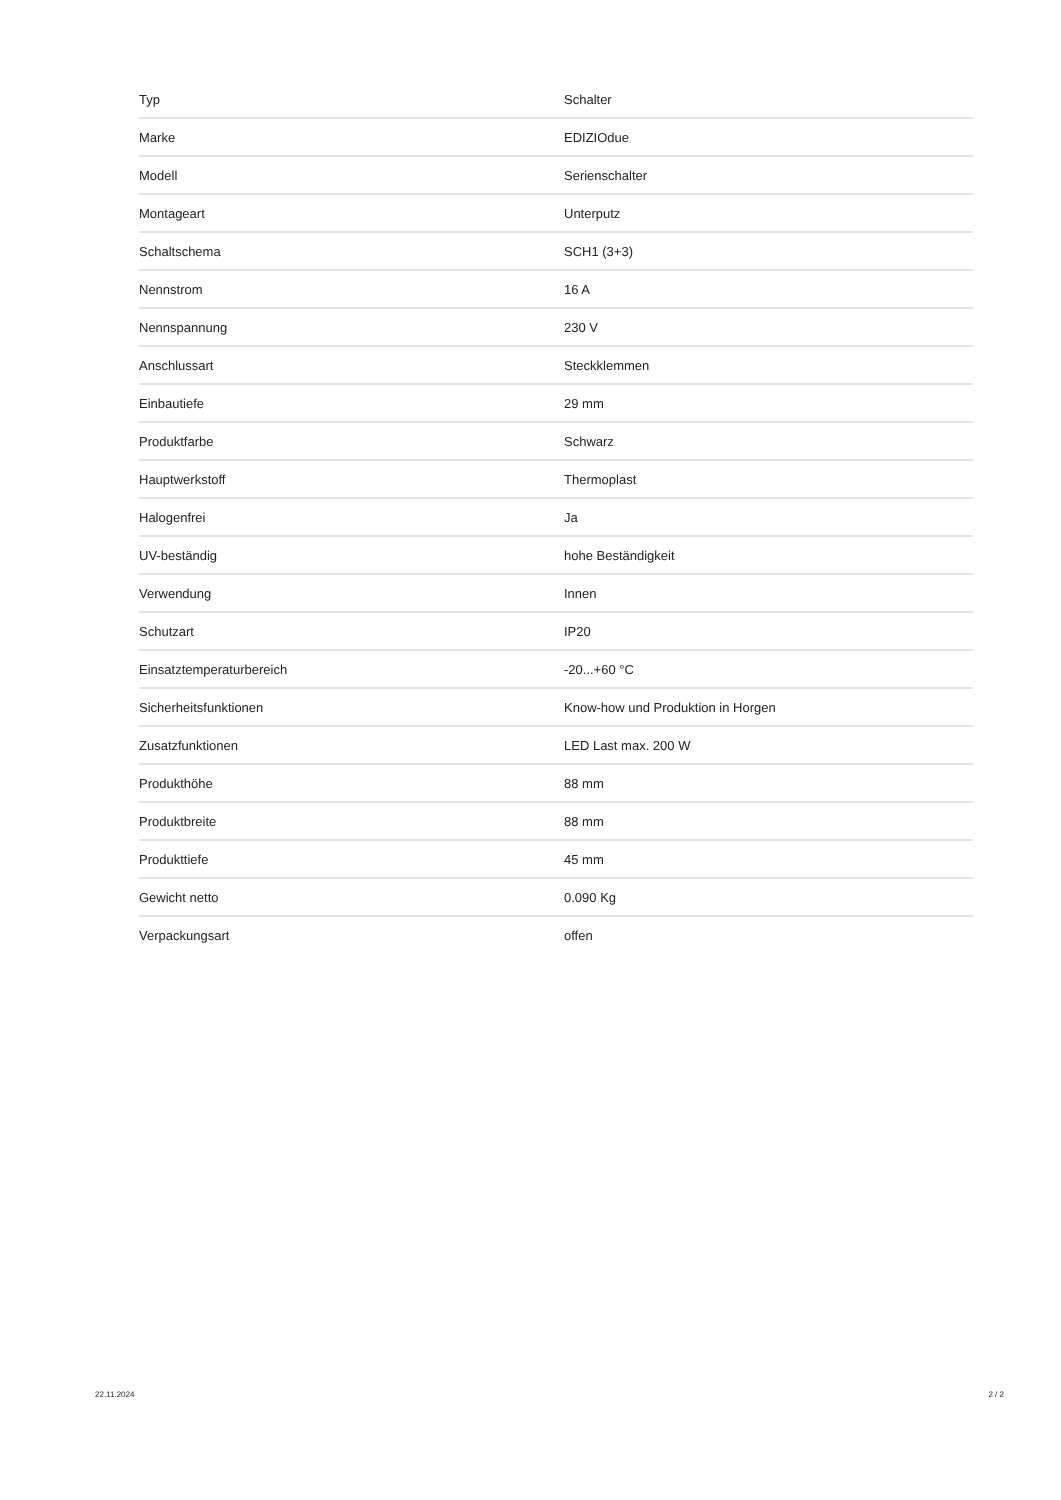| Typ | Schalter |
| Marke | EDIZIOdue |
| Modell | Serienschalter |
| Montageart | Unterputz |
| Schaltschema | SCH1 (3+3) |
| Nennstrom | 16 A |
| Nennspannung | 230 V |
| Anschlussart | Steckklemmen |
| Einbautiefe | 29 mm |
| Produktfarbe | Schwarz |
| Hauptwerkstoff | Thermoplast |
| Halogenfrei | Ja |
| UV-beständig | hohe Beständigkeit |
| Verwendung | Innen |
| Schutzart | IP20 |
| Einsatztemperaturbereich | -20...+60 °C |
| Sicherheitsfunktionen | Know-how und Produktion in Horgen |
| Zusatzfunktionen | LED Last max. 200 W |
| Produkthöhe | 88 mm |
| Produktbreite | 88 mm |
| Produkttiefe | 45 mm |
| Gewicht netto | 0.090 Kg |
| Verpackungsart | offen |
22.11.2024 2 / 2